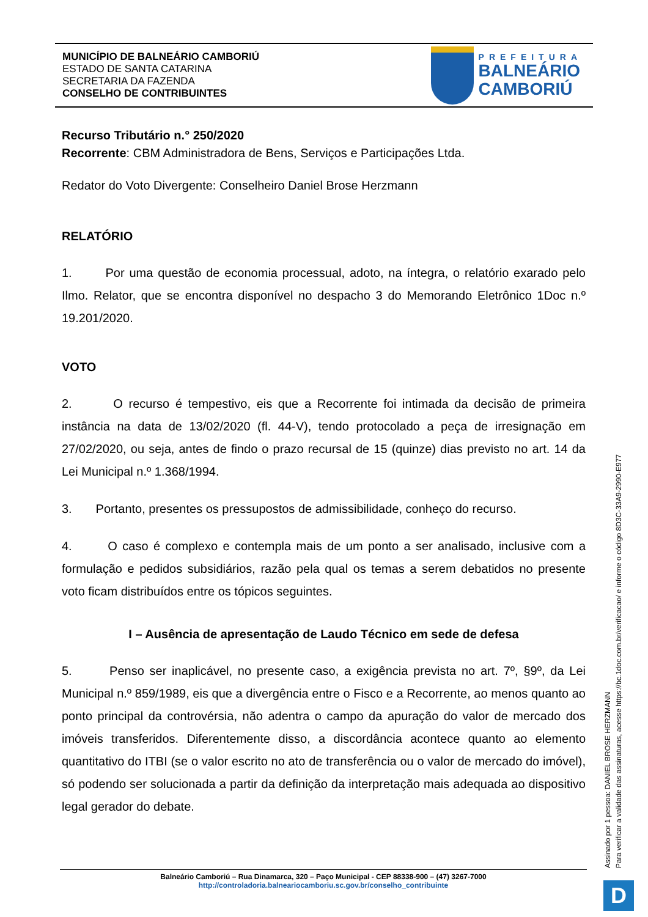MUNICÍPIO DE BALNEÁRIO CAMBORIÚ
ESTADO DE SANTA CATARINA
SECRETARIA DA FAZENDA
CONSELHO DE CONTRIBUINTES
PREFEITURA
BALNEÁRIO
CAMBORIÚ
Recurso Tributário n.° 250/2020
Recorrente: CBM Administradora de Bens, Serviços e Participações Ltda.
Redator do Voto Divergente: Conselheiro Daniel Brose Herzmann
RELATÓRIO
1. Por uma questão de economia processual, adoto, na íntegra, o relatório exarado pelo Ilmo. Relator, que se encontra disponível no despacho 3 do Memorando Eletrônico 1Doc n.º 19.201/2020.
VOTO
2. O recurso é tempestivo, eis que a Recorrente foi intimada da decisão de primeira instância na data de 13/02/2020 (fl. 44-V), tendo protocolado a peça de irresignação em 27/02/2020, ou seja, antes de findo o prazo recursal de 15 (quinze) dias previsto no art. 14 da Lei Municipal n.º 1.368/1994.
3. Portanto, presentes os pressupostos de admissibilidade, conheço do recurso.
4. O caso é complexo e contempla mais de um ponto a ser analisado, inclusive com a formulação e pedidos subsidiários, razão pela qual os temas a serem debatidos no presente voto ficam distribuídos entre os tópicos seguintes.
I – Ausência de apresentação de Laudo Técnico em sede de defesa
5. Penso ser inaplicável, no presente caso, a exigência prevista no art. 7º, §9º, da Lei Municipal n.º 859/1989, eis que a divergência entre o Fisco e a Recorrente, ao menos quanto ao ponto principal da controvérsia, não adentra o campo da apuração do valor de mercado dos imóveis transferidos. Diferentemente disso, a discordância acontece quanto ao elemento quantitativo do ITBI (se o valor escrito no ato de transferência ou o valor de mercado do imóvel), só podendo ser solucionada a partir da definição da interpretação mais adequada ao dispositivo legal gerador do debate.
Assinado por 1 pessoa: DANIEL BROSE HERZMANN
Para verificar a validade das assinaturas, acesse https://bc.1doc.com.br/verificacao/ e informe o código 8D3C-33A9-2990-E977
Balneário Camboriú – Rua Dinamarca, 320 – Paço Municipal - CEP 88338-900 – (47) 3267-7000
http://controladoria.balneariocamboriu.sc.gov.br/conselho_contribuinte
D